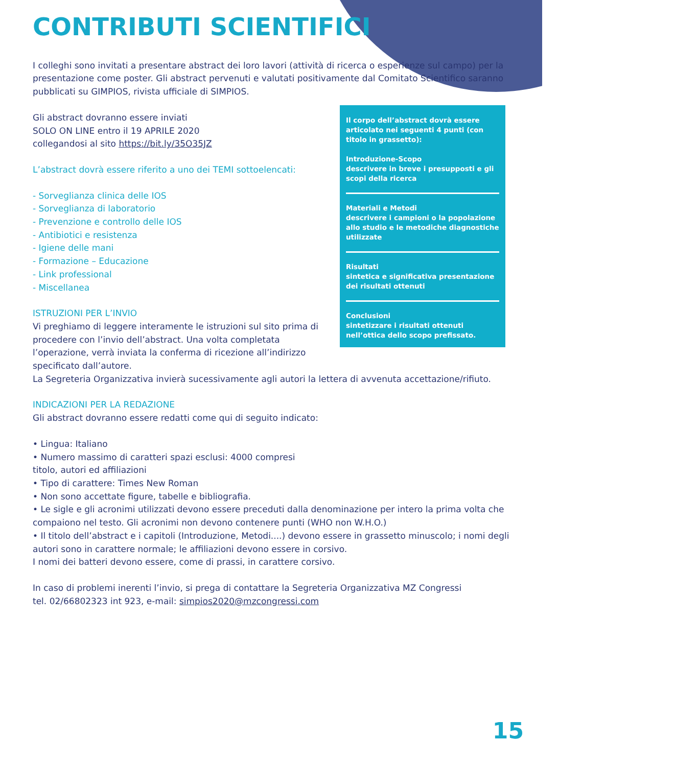CONTRIBUTI SCIENTIFICI
I colleghi sono invitati a presentare abstract dei loro lavori (attività di ricerca o esperienze sul campo) per la presentazione come poster. Gli abstract pervenuti e valutati positivamente dal Comitato Scientifico saranno pubblicati su GIMPIOS, rivista ufficiale di SIMPIOS.
Il corpo dell’abstract dovrà essere articolato nei seguenti 4 punti (con titolo in grassetto):
Introduzione-Scopo
descrivere in breve i presupposti e gli scopi della ricerca
Materiali e Metodi
descrivere i campioni o la popolazione allo studio e le metodiche diagnostiche utilizzate
Risultati
sintetica e significativa presentazione dei risultati ottenuti
Conclusioni
sintetizzare i risultati ottenuti nell’ottica dello scopo prefissato.
Gli abstract dovranno essere inviati
SOLO ON LINE entro il 19 APRILE 2020
collegandosi al sito https://bit.ly/35O35JZ
L’abstract dovrà essere riferito a uno dei TEMI sottoelencati:
- Sorveglianza clinica delle IOS
- Sorveglianza di laboratorio
- Prevenzione e controllo delle IOS
- Antibiotici e resistenza
- Igiene delle mani
- Formazione – Educazione
- Link professional
- Miscellanea
ISTRUZIONI PER L’INVIO
Vi preghiamo di leggere interamente le istruzioni sul sito prima di procedere con l’invio dell’abstract. Una volta completata l’operazione, verrà inviata la conferma di ricezione all’indirizzo specificato dall’autore.
La Segreteria Organizzativa invierà sucessivamente agli autori la lettera di avvenuta accettazione/rifiuto.
INDICAZIONI PER LA REDAZIONE
Gli abstract dovranno essere redatti come qui di seguito indicato:
• Lingua: Italiano
• Numero massimo di caratteri spazi esclusi: 4000 compresi
titolo, autori ed affiliazioni
• Tipo di carattere: Times New Roman
• Non sono accettate figure, tabelle e bibliografia.
• Le sigle e gli acronimi utilizzati devono essere preceduti dalla denominazione per intero la prima volta che compaiono nel testo. Gli acronimi non devono contenere punti (WHO non W.H.O.)
• Il titolo dell’abstract e i capitoli (Introduzione, Metodi....) devono essere in grassetto minuscolo; i nomi degli autori sono in carattere normale; le affiliazioni devono essere in corsivo.
I nomi dei batteri devono essere, come di prassi, in carattere corsivo.
In caso di problemi inerenti l’invio, si prega di contattare la Segreteria Organizzativa MZ Congressi
tel. 02/66802323 int 923, e-mail: simpios2020@mzcongressi.com
15